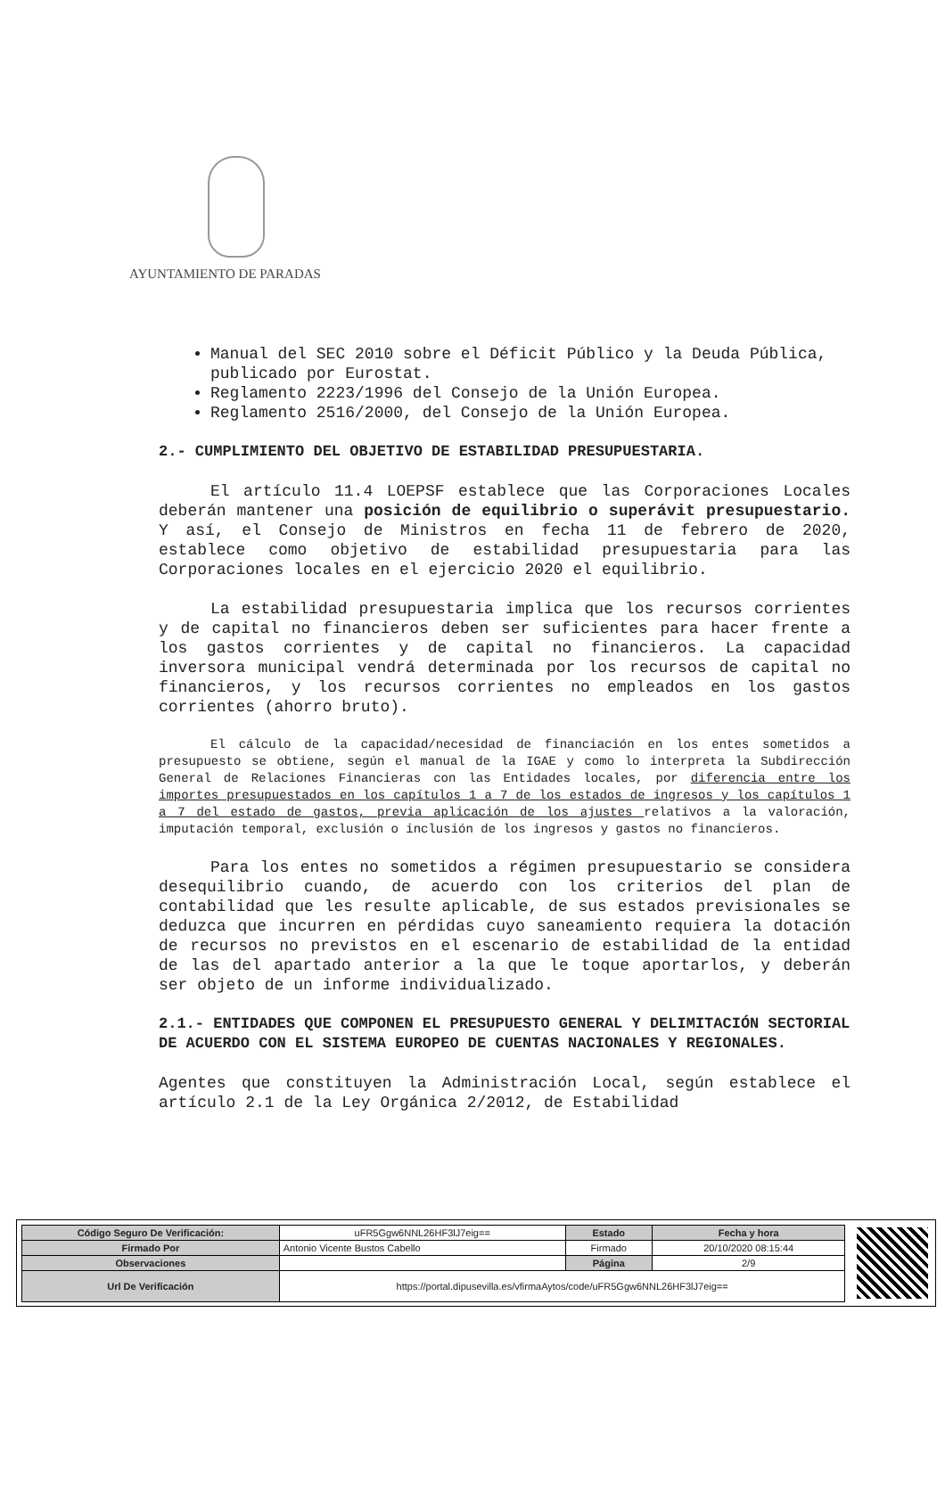AYUNTAMIENTO DE PARADAS
Manual del SEC 2010 sobre el Déficit Público y la Deuda Pública, publicado por Eurostat.
Reglamento 2223/1996 del Consejo de la Unión Europea.
Reglamento 2516/2000, del Consejo de la Unión Europea.
2.- CUMPLIMIENTO DEL OBJETIVO DE ESTABILIDAD PRESUPUESTARIA.
El artículo 11.4 LOEPSF establece que las Corporaciones Locales deberán mantener una posición de equilibrio o superávit presupuestario. Y así, el Consejo de Ministros en fecha 11 de febrero de 2020, establece como objetivo de estabilidad presupuestaria para las Corporaciones locales en el ejercicio 2020 el equilibrio.
La estabilidad presupuestaria implica que los recursos corrientes y de capital no financieros deben ser suficientes para hacer frente a los gastos corrientes y de capital no financieros. La capacidad inversora municipal vendrá determinada por los recursos de capital no financieros, y los recursos corrientes no empleados en los gastos corrientes (ahorro bruto).
El cálculo de la capacidad/necesidad de financiación en los entes sometidos a presupuesto se obtiene, según el manual de la IGAE y como lo interpreta la Subdirección General de Relaciones Financieras con las Entidades locales, por diferencia entre los importes presupuestados en los capítulos 1 a 7 de los estados de ingresos y los capítulos 1 a 7 del estado de gastos, previa aplicación de los ajustes relativos a la valoración, imputación temporal, exclusión o inclusión de los ingresos y gastos no financieros.
Para los entes no sometidos a régimen presupuestario se considera desequilibrio cuando, de acuerdo con los criterios del plan de contabilidad que les resulte aplicable, de sus estados previsionales se deduzca que incurren en pérdidas cuyo saneamiento requiera la dotación de recursos no previstos en el escenario de estabilidad de la entidad de las del apartado anterior a la que le toque aportarlos, y deberán ser objeto de un informe individualizado.
2.1.- ENTIDADES QUE COMPONEN EL PRESUPUESTO GENERAL Y DELIMITACIÓN SECTORIAL DE ACUERDO CON EL SISTEMA EUROPEO DE CUENTAS NACIONALES Y REGIONALES.
Agentes que constituyen la Administración Local, según establece el artículo 2.1 de la Ley Orgánica 2/2012, de Estabilidad
| Código Seguro De Verificación: | uFR5Ggw6NNL26HF3lJ7eig== | Estado | Fecha y hora |
| Firmado Por | Antonio Vicente Bustos Cabello | Firmado | 20/10/2020 08:15:44 |
| Observaciones | | Página | 2/9 |
| Url De Verificación | https://portal.dipusevilla.es/vfirmaAytos/code/uFR5Ggw6NNL26HF3lJ7eig== | | |